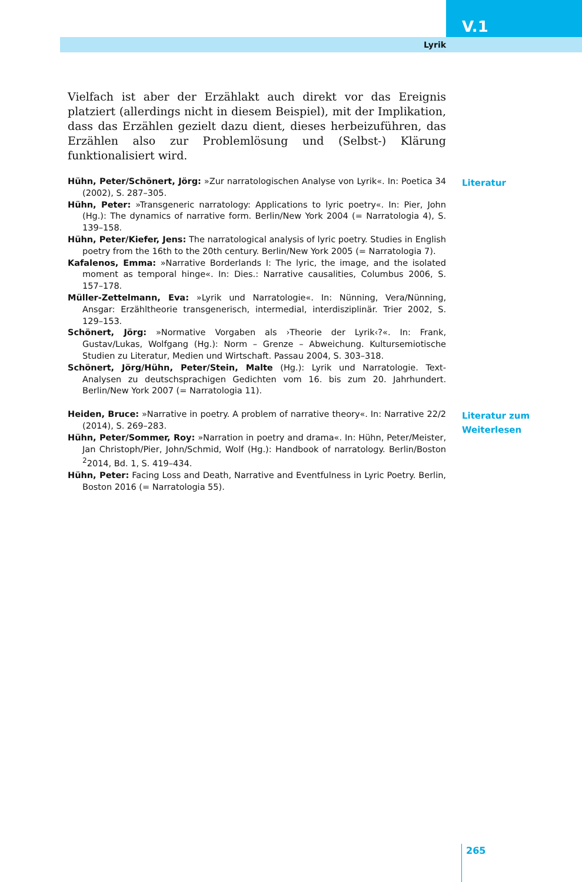V.1
Lyrik
Vielfach ist aber der Erzählakt auch direkt vor das Ereignis platziert (allerdings nicht in diesem Beispiel), mit der Implikation, dass das Erzählen gezielt dazu dient, dieses herbeizuführen, das Erzählen also zur Problemlösung und (Selbst-) Klärung funktionalisiert wird.
Hühn, Peter/Schönert, Jörg: »Zur narratologischen Analyse von Lyrik«. In: Poetica 34 (2002), S. 287–305.
Hühn, Peter: »Transgeneric narratology: Applications to lyric poetry«. In: Pier, John (Hg.): The dynamics of narrative form. Berlin/New York 2004 (= Narratologia 4), S. 139–158.
Hühn, Peter/Kiefer, Jens: The narratological analysis of lyric poetry. Studies in English poetry from the 16th to the 20th century. Berlin/New York 2005 (= Narratologia 7).
Kafalenos, Emma: »Narrative Borderlands I: The lyric, the image, and the isolated moment as temporal hinge«. In: Dies.: Narrative causalities, Columbus 2006, S. 157–178.
Müller-Zettelmann, Eva: »Lyrik und Narratologie«. In: Nünning, Vera/Nünning, Ansgar: Erzähltheorie transgenerisch, intermedial, interdisziplinär. Trier 2002, S. 129–153.
Schönert, Jörg: »Normative Vorgaben als ›Theorie der Lyrik‹?«. In: Frank, Gustav/Lukas, Wolfgang (Hg.): Norm – Grenze – Abweichung. Kultursemiotische Studien zu Literatur, Medien und Wirtschaft. Passau 2004, S. 303–318.
Schönert, Jörg/Hühn, Peter/Stein, Malte (Hg.): Lyrik und Narratologie. Text-Analysen zu deutschsprachigen Gedichten vom 16. bis zum 20. Jahrhundert. Berlin/New York 2007 (= Narratologia 11).
Literatur
Heiden, Bruce: »Narrative in poetry. A problem of narrative theory«. In: Narrative 22/2 (2014), S. 269–283.
Hühn, Peter/Sommer, Roy: »Narration in poetry and drama«. In: Hühn, Peter/Meister, Jan Christoph/Pier, John/Schmid, Wolf (Hg.): Handbook of narratology. Berlin/Boston <sup>2</sup>2014, Bd. 1, S. 419–434.
Hühn, Peter: Facing Loss and Death, Narrative and Eventfulness in Lyric Poetry. Berlin, Boston 2016 (= Narratologia 55).
Literatur zum Weiterlesen
265